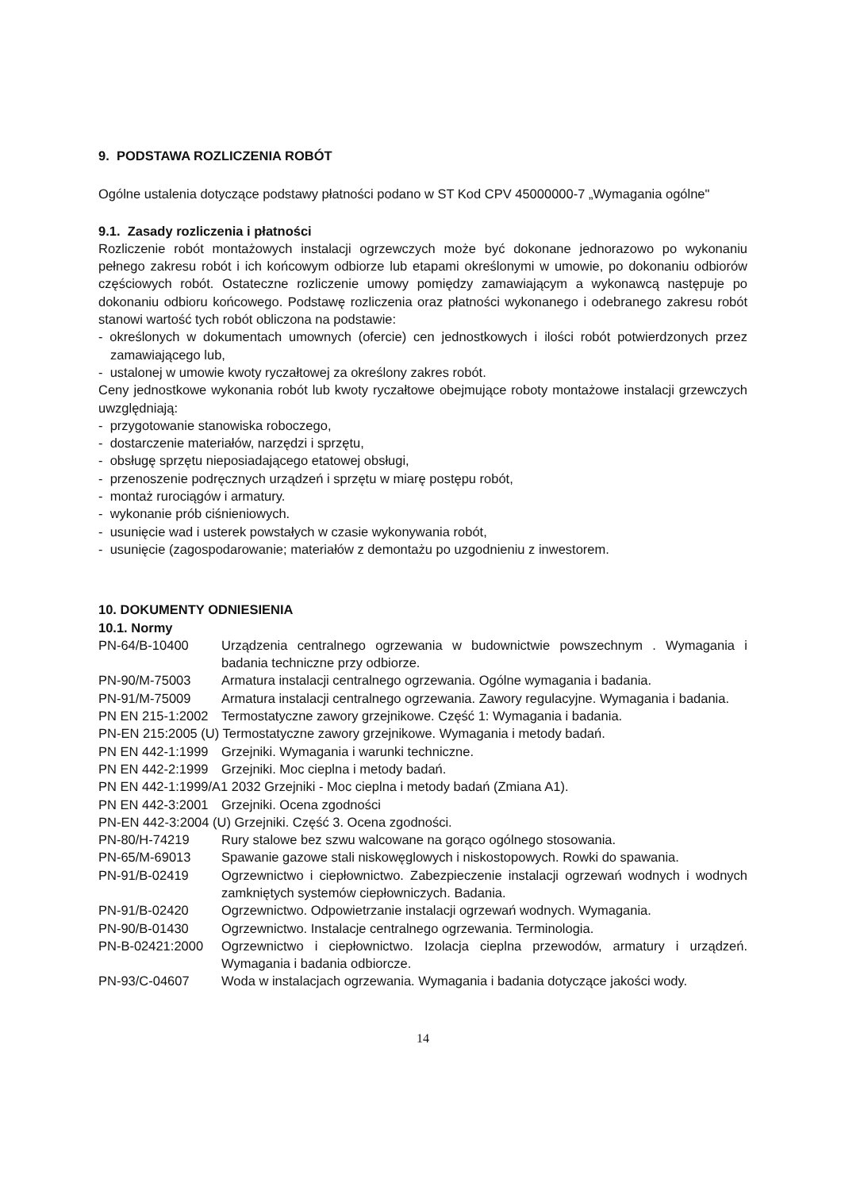9. PODSTAWA ROZLICZENIA ROBÓT
Ogólne ustalenia dotyczące podstawy płatności podano w ST Kod CPV 45000000-7 „Wymagania ogólne"
9.1. Zasady rozliczenia i płatności
Rozliczenie robót montażowych instalacji ogrzewczych może być dokonane jednorazowo po wykonaniu pełnego zakresu robót i ich końcowym odbiorze lub etapami określonymi w umowie, po dokonaniu odbiorów częściowych robót. Ostateczne rozliczenie umowy pomiędzy zamawiającym a wykonawcą następuje po dokonaniu odbioru końcowego. Podstawę rozliczenia oraz płatności wykonanego i odebranego zakresu robót stanowi wartość tych robót obliczona na podstawie:
- określonych w dokumentach umownych (ofercie) cen jednostkowych i ilości robót potwierdzonych przez zamawiającego lub,
- ustalonej w umowie kwoty ryczałtowej za określony zakres robót.
Ceny jednostkowe wykonania robót lub kwoty ryczałtowe obejmujące roboty montażowe instalacji grzewczych uwzględniają:
- przygotowanie stanowiska roboczego,
- dostarczenie materiałów, narzędzi i sprzętu,
- obsługę sprzętu nieposiadającego etatowej obsługi,
- przenoszenie podręcznych urządzeń i sprzętu w miarę postępu robót,
- montaż rurociągów i armatury.
- wykonanie prób ciśnieniowych.
- usunięcie wad i usterek powstałych w czasie wykonywania robót,
- usunięcie (zagospodarowanie; materiałów z demontażu po uzgodnieniu z inwestorem.
10. DOKUMENTY ODNIESIENIA
10.1. Normy
PN-64/B-10400 Urządzenia centralnego ogrzewania w budownictwie powszechnym . Wymagania i badania techniczne przy odbiorze.
PN-90/M-75003 Armatura instalacji centralnego ogrzewania. Ogólne wymagania i badania.
PN-91/M-75009 Armatura instalacji centralnego ogrzewania. Zawory regulacyjne. Wymagania i badania.
PN EN 215-1:2002 Termostatyczne zawory grzejnikowe. Część 1: Wymagania i badania.
PN-EN 215:2005 (U) Termostatyczne zawory grzejnikowe. Wymagania i metody badań.
PN EN 442-1:1999 Grzejniki. Wymagania i warunki techniczne.
PN EN 442-2:1999 Grzejniki. Moc cieplna i metody badań.
PN EN 442-1:1999/A1 2032 Grzejniki - Moc cieplna i metody badań (Zmiana A1).
PN EN 442-3:2001 Grzejniki. Ocena zgodności
PN-EN 442-3:2004 (U) Grzejniki. Część 3. Ocena zgodności.
PN-80/H-74219 Rury stalowe bez szwu walcowane na gorąco ogólnego stosowania.
PN-65/M-69013 Spawanie gazowe stali niskowęglowych i niskostopowych. Rowki do spawania.
PN-91/B-02419 Ogrzewnictwo i ciepłownictwo. Zabezpieczenie instalacji ogrzewań wodnych i wodnych zamkniętych systemów ciepłowniczych. Badania.
PN-91/B-02420 Ogrzewnictwo. Odpowietrzanie instalacji ogrzewań wodnych. Wymagania.
PN-90/B-01430 Ogrzewnictwo. Instalacje centralnego ogrzewania. Terminologia.
PN-B-02421:2000 Ogrzewnictwo i ciepłownictwo. Izolacja cieplna przewodów, armatury i urządzeń. Wymagania i badania odbiorcze.
PN-93/C-04607 Woda w instalacjach ogrzewania. Wymagania i badania dotyczące jakości wody.
14